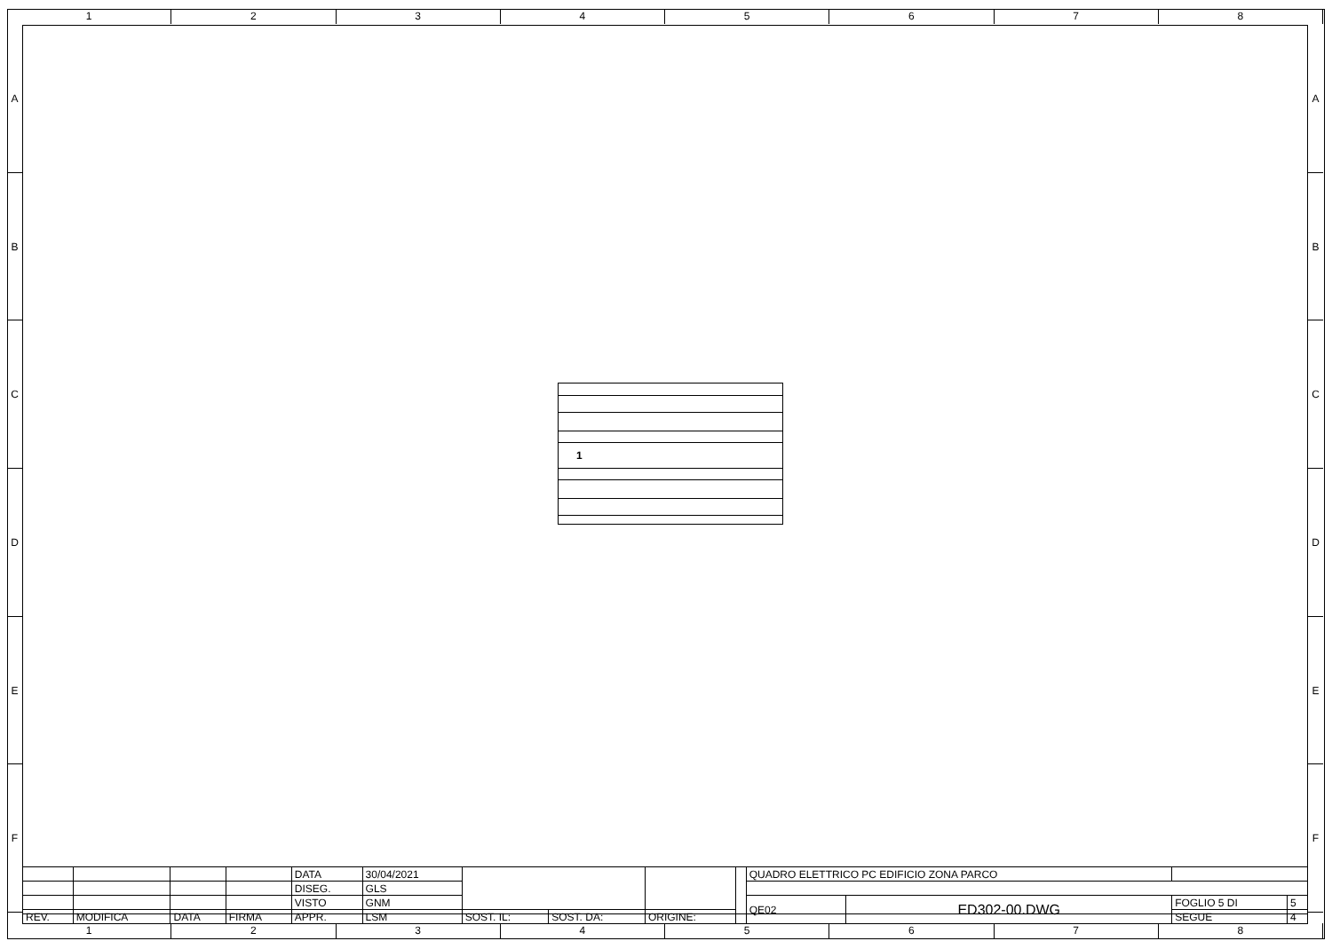1 2 3 4 5 6 7 8
A
B
C
D
E
F
A
B
C
D
E
F
1
| | | | | DATA | 30/04/2021 | | | | | QUADRO ELETTRICO PC EDIFICIO ZONA PARCO | | | |
| | | | | DISEG. | GLS | | | | | | | | |
| | | | | VISTO | GNM | | | | | QE02 | ED302-00.DWG | FOGLIO 5 DI | 5 |
| REV. | MODIFICA | DATA | FIRMA | APPR. | LSM | SOST. IL: | SOST. DA: | ORIGINE: | | | | SEGUE | 4 |
1 2 3 4 5 6 7 8